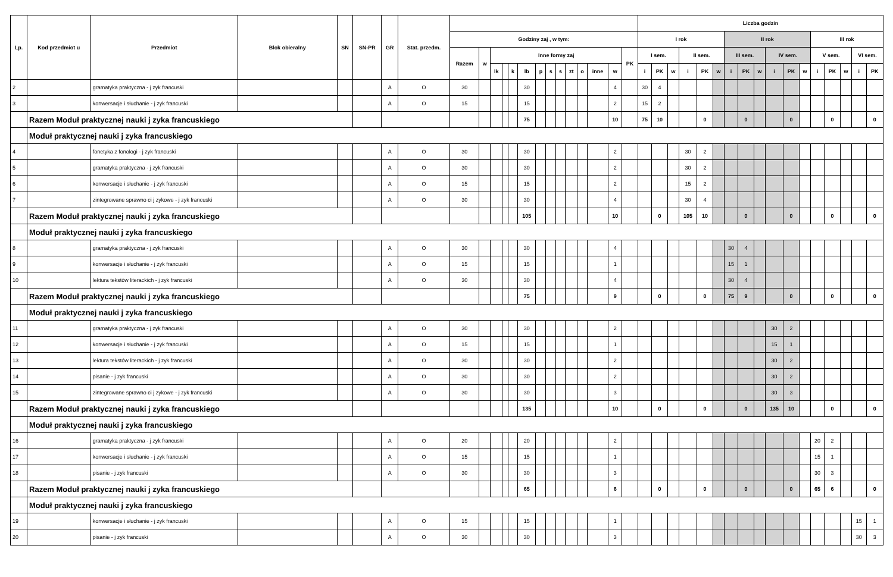| Lp. | Kod przedmiot u | Przedmiot | Blok obieralny | SN | SN-PR | GR | Stat. przedm. | | | | | | | | | | | | | | | Liczba godzin | | | | | | | | | | | | | | | | |
| --- | --- | --- | --- | --- | --- | --- | --- | --- | --- | --- | --- | --- | --- | --- | --- | --- | --- | --- | --- | --- | --- | --- | --- | --- | --- | --- | --- | --- | --- | --- | --- | --- | --- | --- | --- | --- | --- | --- |
| | | | | | | | | Godziny zaj , w tym: | | | | | | | | | | | | | | I rok | | | | | | II rok | | | | | | III rok | | | | |
| | | | | | | | | Razem | w | Inne formy zaj | | | | | | | | | | | PK | I sem. | | | II sem. | | | III sem. | | | IV sem. | | | V sem. | | | VI sem. | |
| | | | | | | | | | | lk | | k | lb | p | s | s | zt | o | inne | w | | i | PK | w | i | PK | w | i | PK | w | i | PK | w | i | PK | w | i | PK |
| 2 | | gramatyka praktyczna - j zyk francuski | | | | A | O | 30 | | | | | 30 | | | | | | | 4 | | 30 | 4 | | | | | | | | | | | | | | | |
| 3 | | konwersacje i słuchanie - j zyk francuski | | | | A | O | 15 | | | | | 15 | | | | | | | 2 | | 15 | 2 | | | | | | | | | | | | | | | |
| | Razem Moduł praktycznej nauki j zyka francuskiego | | | | | | | | | | | | 75 | | | | | | | 10 | | 75 | 10 | | | 0 | | | 0 | | | 0 | | | 0 | | | 0 |
| | Moduł praktycznej nauki j zyka francuskiego | | | | | | | | | | | | | | | | | | | | | | | | | | | | | | | | | | | | | |
| 4 | | fonetyka z fonologi - j zyk francuski | | | | A | O | 30 | | | | | 30 | | | | | | | 2 | | | | | 30 | 2 | | | | | | | | | | | | |
| 5 | | gramatyka praktyczna - j zyk francuski | | | | A | O | 30 | | | | | 30 | | | | | | | 2 | | | | | 30 | 2 | | | | | | | | | | | | |
| 6 | | konwersacje i słuchanie - j zyk francuski | | | | A | O | 15 | | | | | 15 | | | | | | | 2 | | | | | 15 | 2 | | | | | | | | | | | | |
| 7 | | zintegrowane sprawno ci j zykowe - j zyk francuski | | | | A | O | 30 | | | | | 30 | | | | | | | 4 | | | | | 30 | 4 | | | | | | | | | | | | |
| | Razem Moduł praktycznej nauki j zyka francuskiego | | | | | | | | | | | | 105 | | | | | | | 10 | | | 0 | | 105 | 10 | | | 0 | | | 0 | | | 0 | | | 0 |
| | Moduł praktycznej nauki j zyka francuskiego | | | | | | | | | | | | | | | | | | | | | | | | | | | | | | | | | | | | | |
| 8 | | gramatyka praktyczna - j zyk francuski | | | | A | O | 30 | | | | | 30 | | | | | | | 4 | | | | | | | | 30 | 4 | | | | | | | | | |
| 9 | | konwersacje i słuchanie - j zyk francuski | | | | A | O | 15 | | | | | 15 | | | | | | | 1 | | | | | | | | 15 | 1 | | | | | | | | | |
| 10 | | lektura tekstów literackich - j zyk francuski | | | | A | O | 30 | | | | | 30 | | | | | | | 4 | | | | | | | | 30 | 4 | | | | | | | | | |
| | Razem Moduł praktycznej nauki j zyka francuskiego | | | | | | | | | | | | 75 | | | | | | | 9 | | | 0 | | | 0 | | 75 | 9 | | | 0 | | | 0 | | | 0 |
| | Moduł praktycznej nauki j zyka francuskiego | | | | | | | | | | | | | | | | | | | | | | | | | | | | | | | | | | | | | |
| 11 | | gramatyka praktyczna - j zyk francuski | | | | A | O | 30 | | | | | 30 | | | | | | | 2 | | | | | | | | | | | 30 | 2 | | | | | | |
| 12 | | konwersacje i słuchanie - j zyk francuski | | | | A | O | 15 | | | | | 15 | | | | | | | 1 | | | | | | | | | | | 15 | 1 | | | | | | |
| 13 | | lektura tekstów literackich - j zyk francuski | | | | A | O | 30 | | | | | 30 | | | | | | | 2 | | | | | | | | | | | 30 | 2 | | | | | | |
| 14 | | pisanie - j zyk francuski | | | | A | O | 30 | | | | | 30 | | | | | | | 2 | | | | | | | | | | | 30 | 2 | | | | | | |
| 15 | | zintegrowane sprawno ci j zykowe - j zyk francuski | | | | A | O | 30 | | | | | 30 | | | | | | | 3 | | | | | | | | | | | 30 | 3 | | | | | | |
| | Razem Moduł praktycznej nauki j zyka francuskiego | | | | | | | | | | | | 135 | | | | | | | 10 | | | 0 | | | 0 | | | 0 | | 135 | 10 | | | 0 | | | 0 |
| | Moduł praktycznej nauki j zyka francuskiego | | | | | | | | | | | | | | | | | | | | | | | | | | | | | | | | | | | | | |
| 16 | | gramatyka praktyczna - j zyk francuski | | | | A | O | 20 | | | | | 20 | | | | | | | 2 | | | | | | | | | | | | | | 20 | 2 | | | |
| 17 | | konwersacje i słuchanie - j zyk francuski | | | | A | O | 15 | | | | | 15 | | | | | | | 1 | | | | | | | | | | | | | | 15 | 1 | | | |
| 18 | | pisanie - j zyk francuski | | | | A | O | 30 | | | | | 30 | | | | | | | 3 | | | | | | | | | | | | | | 30 | 3 | | | |
| | Razem Moduł praktycznej nauki j zyka francuskiego | | | | | | | | | | | | 65 | | | | | | | 6 | | | 0 | | | 0 | | | 0 | | | 0 | | 65 | 6 | | | 0 |
| | Moduł praktycznej nauki j zyka francuskiego | | | | | | | | | | | | | | | | | | | | | | | | | | | | | | | | | | | | | |
| 19 | | konwersacje i słuchanie - j zyk francuski | | | | A | O | 15 | | | | | 15 | | | | | | | 1 | | | | | | | | | | | | | | | | | 15 | 1 |
| 20 | | pisanie - j zyk francuski | | | | A | O | 30 | | | | | 30 | | | | | | | 3 | | | | | | | | | | | | | | | | | 30 | 3 |